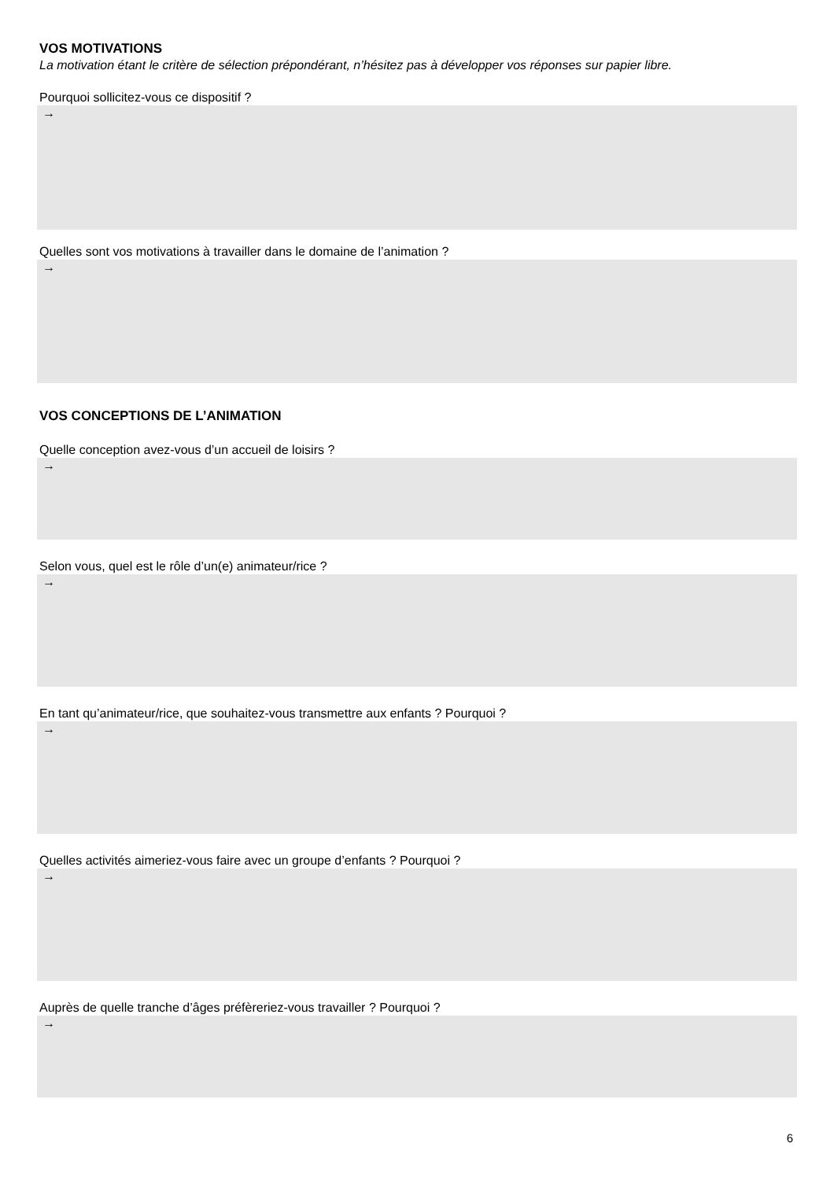VOS MOTIVATIONS
La motivation étant le critère de sélection prépondérant, n’hésitez pas à développer vos réponses sur papier libre.
Pourquoi sollicitez-vous ce dispositif ?
→
Quelles sont vos motivations à travailler dans le domaine de l’animation ?
→
VOS CONCEPTIONS DE L’ANIMATION
Quelle conception avez-vous d’un accueil de loisirs ?
→
Selon vous, quel est le rôle d’un(e) animateur/rice ?
→
En tant qu’animateur/rice, que souhaitez-vous transmettre aux enfants ? Pourquoi ?
→
Quelles activités aimeriez-vous faire avec un groupe d’enfants ? Pourquoi ?
→
Auprès de quelle tranche d’âges préfèreriez-vous travailler ? Pourquoi ?
→
6